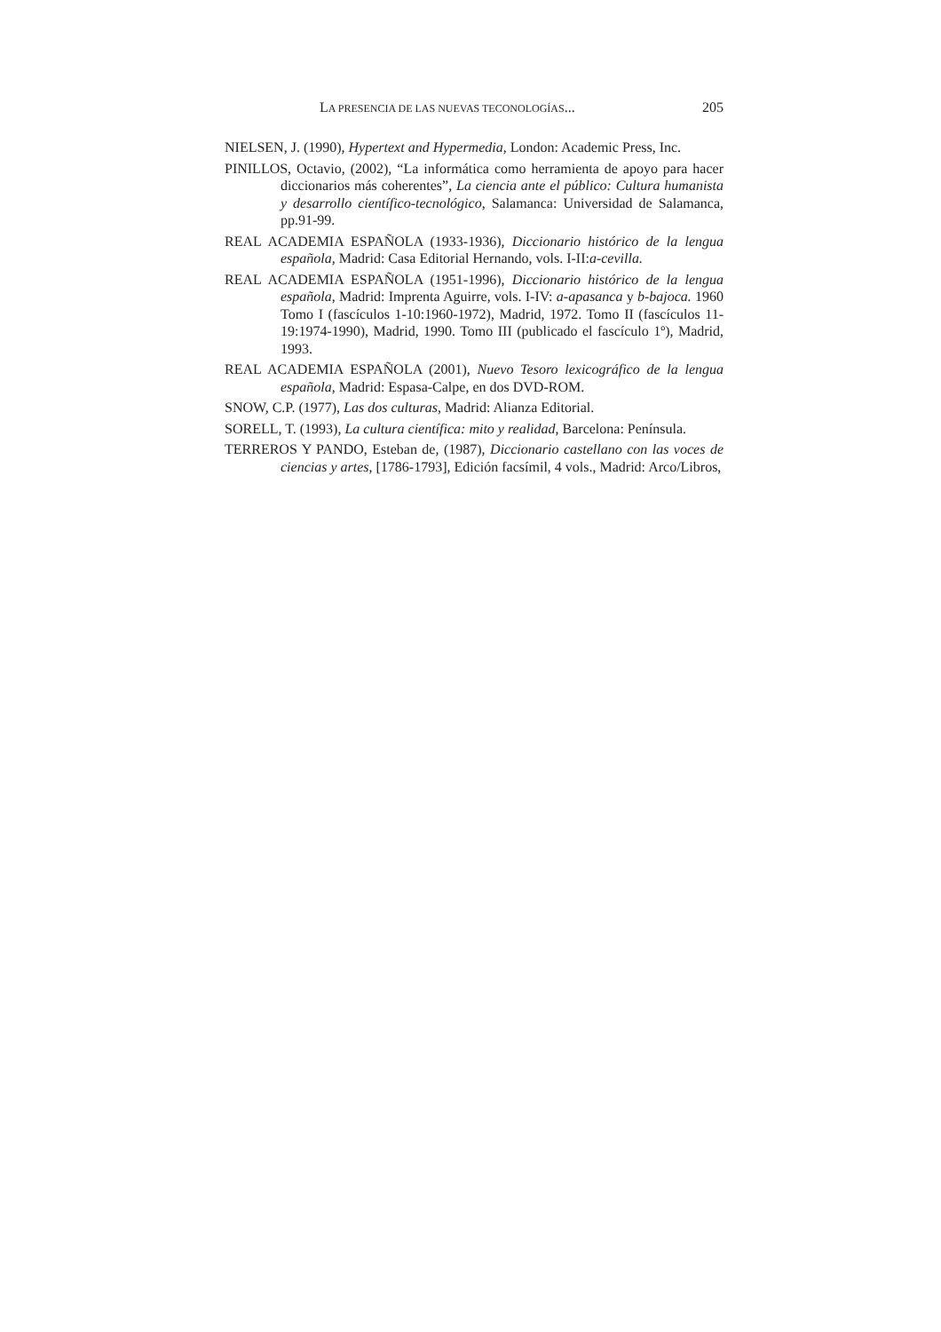LA PRESENCIA DE LAS NUEVAS TECONOLOGÍAS... 205
NIELSEN, J. (1990), Hypertext and Hypermedia, London: Academic Press, Inc.
PINILLOS, Octavio, (2002), “La informática como herramienta de apoyo para hacer diccionarios más coherentes”, La ciencia ante el público: Cultura humanista y desarrollo científico-tecnológico, Salamanca: Universidad de Salamanca, pp.91-99.
REAL ACADEMIA ESPAÑOLA (1933-1936), Diccionario histórico de la lengua española, Madrid: Casa Editorial Hernando, vols. I-II:a-cevilla.
REAL ACADEMIA ESPAÑOLA (1951-1996), Diccionario histórico de la lengua española, Madrid: Imprenta Aguirre, vols. I-IV: a-apasanca y b-bajoca. 1960 Tomo I (fascículos 1-10:1960-1972), Madrid, 1972. Tomo II (fascículos 11-19:1974-1990), Madrid, 1990. Tomo III (publicado el fascículo 1º), Madrid, 1993.
REAL ACADEMIA ESPAÑOLA (2001), Nuevo Tesoro lexicográfico de la lengua española, Madrid: Espasa-Calpe, en dos DVD-ROM.
SNOW, C.P. (1977), Las dos culturas, Madrid: Alianza Editorial.
SORELL, T. (1993), La cultura científica: mito y realidad, Barcelona: Península.
TERREROS Y PANDO, Esteban de, (1987), Diccionario castellano con las voces de ciencias y artes, [1786-1793], Edición facsímil, 4 vols., Madrid: Arco/Libros,